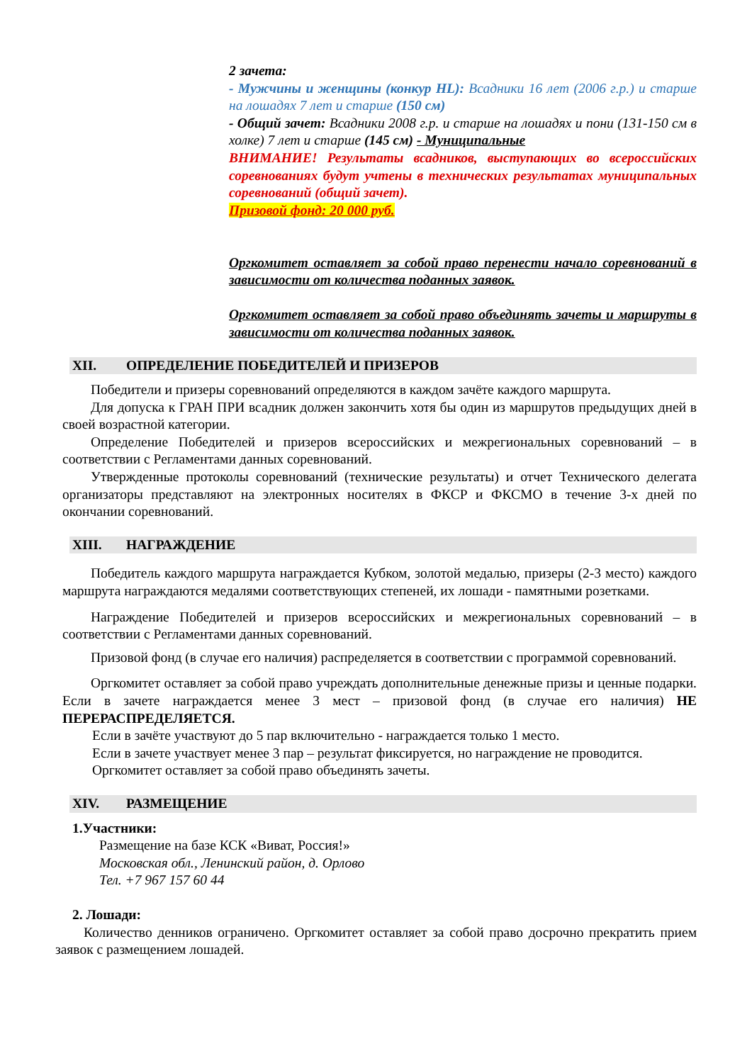2 зачета:
- Мужчины и женщины (конкур HL): Всадники 16 лет (2006 г.р.) и старше на лошадях 7 лет и старше (150 см)
- Общий зачет: Всадники 2008 г.р. и старше на лошадях и пони (131-150 см в холке) 7 лет и старше (145 см) - Муниципальные
ВНИМАНИЕ! Результаты всадников, выступающих во всероссийских соревнованиях будут учтены в технических результатах муниципальных соревнований (общий зачет).
Призовой фонд: 20 000 руб.
Оргкомитет оставляет за собой право перенести начало соревнований в зависимости от количества поданных заявок.
Оргкомитет оставляет за собой право объединять зачеты и маршруты в зависимости от количества поданных заявок.
XII. ОПРЕДЕЛЕНИЕ ПОБЕДИТЕЛЕЙ И ПРИЗЕРОВ
Победители и призеры соревнований определяются в каждом зачёте каждого маршрута.
Для допуска к ГРАН ПРИ всадник должен закончить хотя бы один из маршрутов предыдущих дней в своей возрастной категории.
Определение Победителей и призеров всероссийских и межрегиональных соревнований – в соответствии с Регламентами данных соревнований.
Утвержденные протоколы соревнований (технические результаты) и отчет Технического делегата организаторы представляют на электронных носителях в ФКСР и ФКСМО в течение 3-х дней по окончании соревнований.
XIII. НАГРАЖДЕНИЕ
Победитель каждого маршрута награждается Кубком, золотой медалью, призеры (2-3 место) каждого маршрута награждаются медалями соответствующих степеней, их лошади - памятными розетками.
Награждение Победителей и призеров всероссийских и межрегиональных соревнований – в соответствии с Регламентами данных соревнований.
Призовой фонд (в случае его наличия) распределяется в соответствии с программой соревнований.
Оргкомитет оставляет за собой право учреждать дополнительные денежные призы и ценные подарки. Если в зачете награждается менее 3 мест – призовой фонд (в случае его наличия) НЕ ПЕРЕРАСПРЕДЕЛЯЕТСЯ.
Если в зачёте участвуют до 5 пар включительно - награждается только 1 место.
Если в зачете участвует менее 3 пар – результат фиксируется, но награждение не проводится.
Оргкомитет оставляет за собой право объединять зачеты.
XIV. РАЗМЕЩЕНИЕ
1.Участники:
Размещение на базе КСК «Виват, Россия!»
Московская обл., Ленинский район, д. Орлово
Тел. +7 967 157 60 44
2. Лошади:
Количество денников ограничено. Оргкомитет оставляет за собой право досрочно прекратить прием заявок с размещением лошадей.